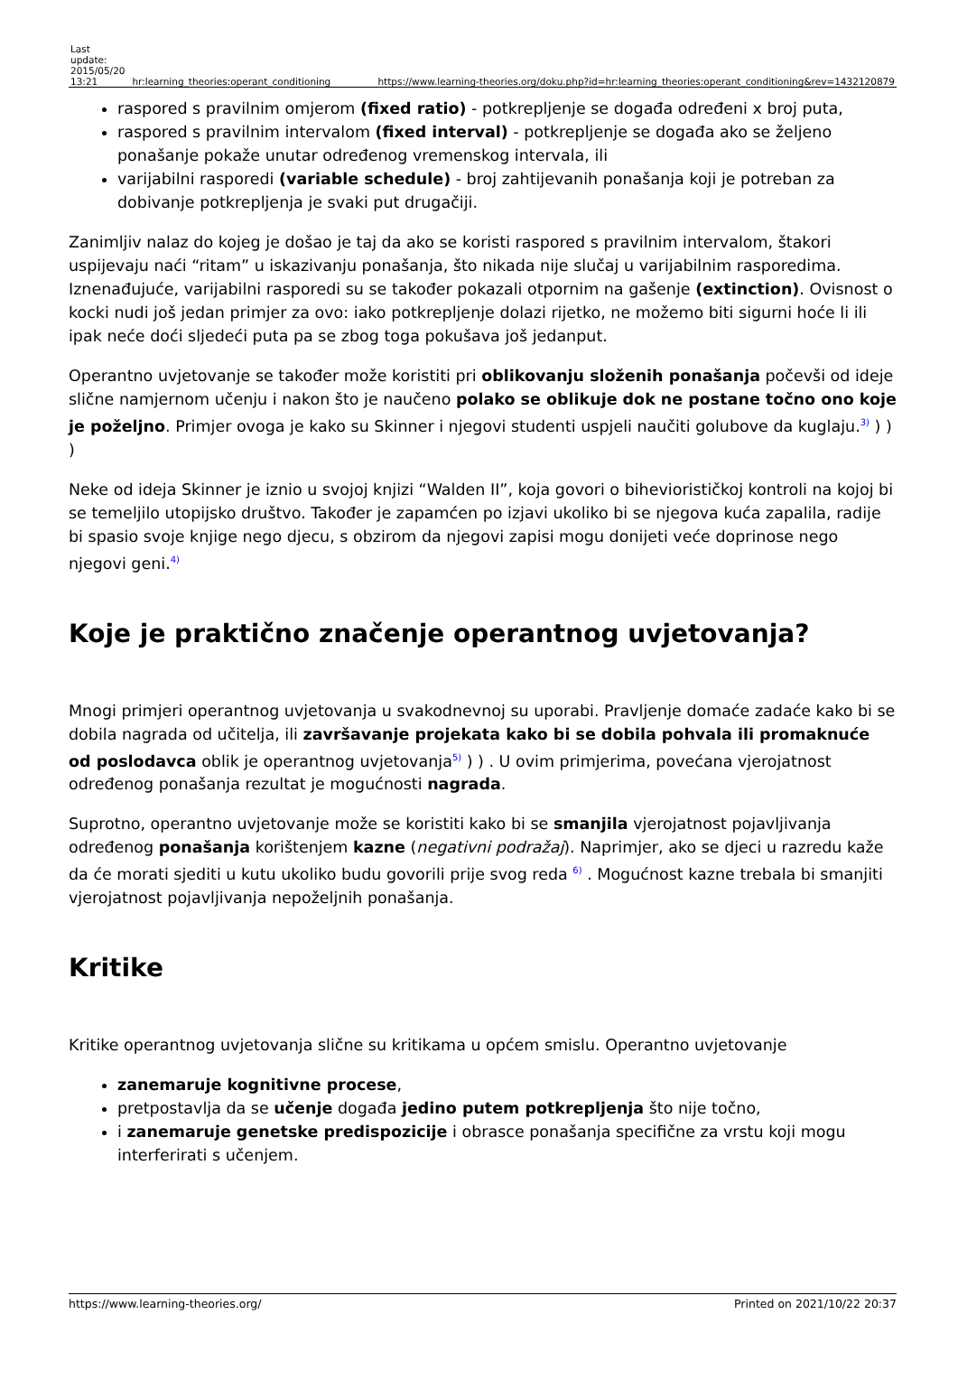| Last update: 2015/05/20 13:21 | hr:learning_theories:operant_conditioning | https://www.learning-theories.org/doku.php?id=hr:learning_theories:operant_conditioning&rev=1432120879 |
raspored s pravilnim omjerom (fixed ratio) - potkrepljenje se događa određeni x broj puta,
raspored s pravilnim intervalom (fixed interval) - potkrepljenje se događa ako se željeno ponašanje pokaže unutar određenog vremenskog intervala, ili
varijabilni rasporedi (variable schedule) - broj zahtijevanih ponašanja koji je potreban za dobivanje potkrepljenja je svaki put drugačiji.
Zanimljiv nalaz do kojeg je došao je taj da ako se koristi raspored s pravilnim intervalom, štakori uspijevaju naći “ritam” u iskazivanju ponašanja, što nikada nije slučaj u varijabilnim rasporedima. Iznenađujuće, varijabilni rasporedi su se također pokazali otpornim na gašenje (extinction). Ovisnost o kocki nudi još jedan primjer za ovo: iako potkrepljenje dolazi rijetko, ne možemo biti sigurni hoće li ili ipak neće doći sljedeći puta pa se zbog toga pokušava još jedanput.
Operantno uvjetovanje se također može koristiti pri oblikovanju složenih ponašanja počevši od ideje slične namjernom učenju i nakon što je naučeno polako se oblikuje dok ne postane točno ono koje je poželjno. Primjer ovoga je kako su Skinner i njegovi studenti uspjeli naučiti golubove da kuglaju.<sup>3)</sup> ) ) )
Neke od ideja Skinner je iznio u svojoj knjizi “Walden II”, koja govori o biheviorističkoj kontroli na kojoj bi se temeljilo utopijsko društvo. Također je zapamćen po izjavi ukoliko bi se njegova kuća zapalila, radije bi spasio svoje knjige nego djecu, s obzirom da njegovi zapisi mogu donijeti veće doprinose nego njegovi geni.<sup>4)</sup>
Koje je praktično značenje operantnog uvjetovanja?
Mnogi primjeri operantnog uvjetovanja u svakodnevnoj su uporabi. Pravljenje domaće zadaće kako bi se dobila nagrada od učitelja, ili završavanje projekata kako bi se dobila pohvala ili promaknuće od poslodavca oblik je operantnog uvjetovanja<sup>5)</sup> ) ) . U ovim primjerima, povećana vjerojatnost određenog ponašanja rezultat je mogućnosti nagrada.
Suprotno, operantno uvjetovanje može se koristiti kako bi se smanjila vjerojatnost pojavljivanja određenog ponašanja korištenjem kazne (negativni podražaj). Naprimjer, ako se djeci u razredu kaže da će morati sjediti u kutu ukoliko budu govorili prije svog reda <sup>6)</sup> . Mogućnost kazne trebala bi smanjiti vjerojatnost pojavljivanja nepoželjnih ponašanja.
Kritike
Kritike operantnog uvjetovanja slične su kritikama u općem smislu. Operantno uvjetovanje
zanemaruje kognitivne procese,
pretpostavlja da se učenje događa jedino putem potkrepljenja što nije točno,
i zanemaruje genetske predispozicije i obrasce ponašanja specifične za vrstu koji mogu interferirati s učenjem.
https://www.learning-theories.org/ Printed on 2021/10/22 20:37